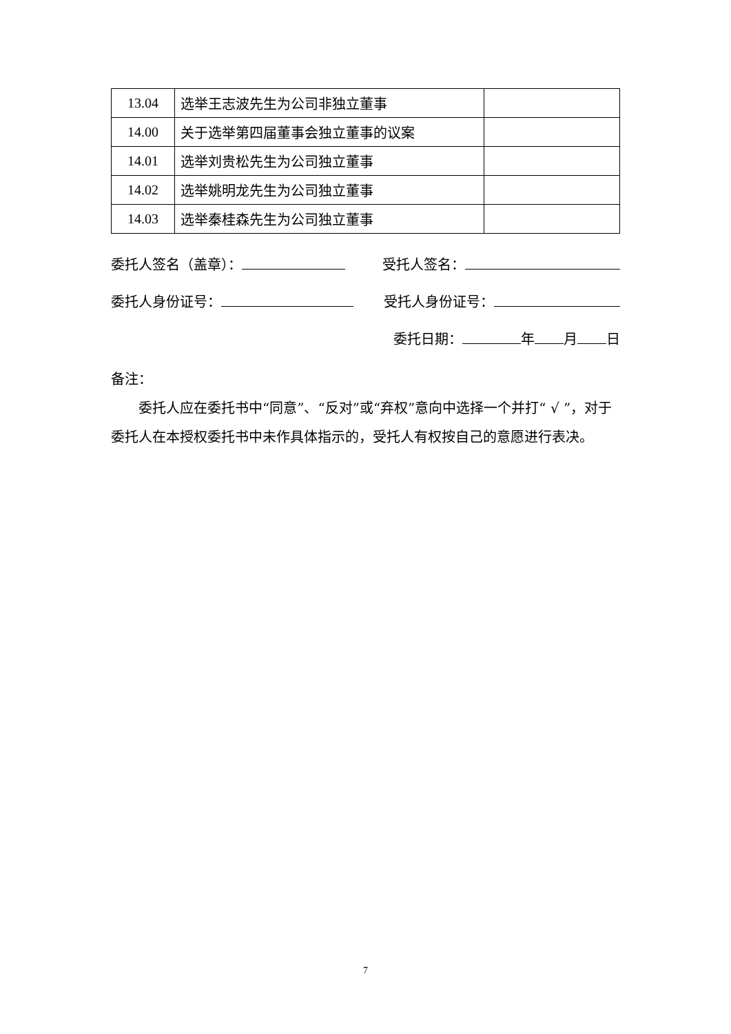| 13.04 | 选举王志波先生为公司非独立董事 | |
| 14.00 | 关于选举第四届董事会独立董事的议案 | |
| 14.01 | 选举刘贵松先生为公司独立董事 | |
| 14.02 | 选举姚明龙先生为公司独立董事 | |
| 14.03 | 选举秦桂森先生为公司独立董事 | |
委托人签名（盖章）： 受托人签名：
委托人身份证号： 受托人身份证号：
委托日期： 年 月 日
备注：
委托人应在委托书中“同意”、“反对”或“弃权”意向中选择一个并打“ √ ”，对于委托人在本授权委托书中未作具体指示的，受托人有权按自己的意愿进行表决。
7